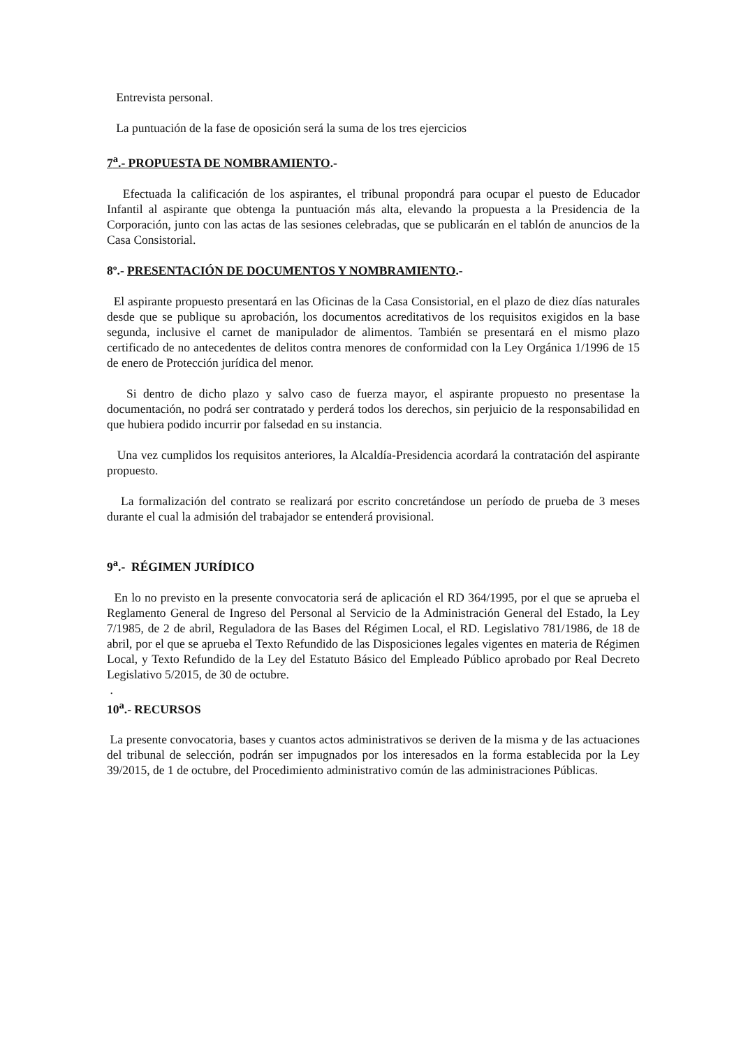Entrevista personal.
La puntuación de la fase de oposición será la suma de los tres ejercicios
7<sup>a</sup>.- PROPUESTA DE NOMBRAMIENTO.-
Efectuada la calificación de los aspirantes, el tribunal propondrá para ocupar el puesto de Educador Infantil al aspirante que obtenga la puntuación más alta, elevando la propuesta a la Presidencia de la Corporación, junto con las actas de las sesiones celebradas, que se publicarán en el tablón de anuncios de la Casa Consistorial.
8º.- PRESENTACIÓN DE DOCUMENTOS Y NOMBRAMIENTO.-
El aspirante propuesto presentará en las Oficinas de la Casa Consistorial, en el plazo de diez días naturales desde que se publique su aprobación, los documentos acreditativos de los requisitos exigidos en la base segunda, inclusive el carnet de manipulador de alimentos. También se presentará en el mismo plazo certificado de no antecedentes de delitos contra menores de conformidad con la Ley Orgánica 1/1996 de 15 de enero de Protección jurídica del menor.
Si dentro de dicho plazo y salvo caso de fuerza mayor, el aspirante propuesto no presentase la documentación, no podrá ser contratado y perderá todos los derechos, sin perjuicio de la responsabilidad en que hubiera podido incurrir por falsedad en su instancia.
Una vez cumplidos los requisitos anteriores, la Alcaldía-Presidencia acordará la contratación del aspirante propuesto.
La formalización del contrato se realizará por escrito concretándose un período de prueba de 3 meses durante el cual la admisión del trabajador se entenderá provisional.
9<sup>a</sup>.- RÉGIMEN JURÍDICO
En lo no previsto en la presente convocatoria será de aplicación el RD 364/1995, por el que se aprueba el Reglamento General de Ingreso del Personal al Servicio de la Administración General del Estado, la Ley 7/1985, de 2 de abril, Reguladora de las Bases del Régimen Local, el RD. Legislativo 781/1986, de 18 de abril, por el que se aprueba el Texto Refundido de las Disposiciones legales vigentes en materia de Régimen Local, y Texto Refundido de la Ley del Estatuto Básico del Empleado Público aprobado por Real Decreto Legislativo 5/2015, de 30 de octubre.
.
10<sup>a</sup>.- RECURSOS
La presente convocatoria, bases y cuantos actos administrativos se deriven de la misma y de las actuaciones del tribunal de selección, podrán ser impugnados por los interesados en la forma establecida por la Ley 39/2015, de 1 de octubre, del Procedimiento administrativo común de las administraciones Públicas.